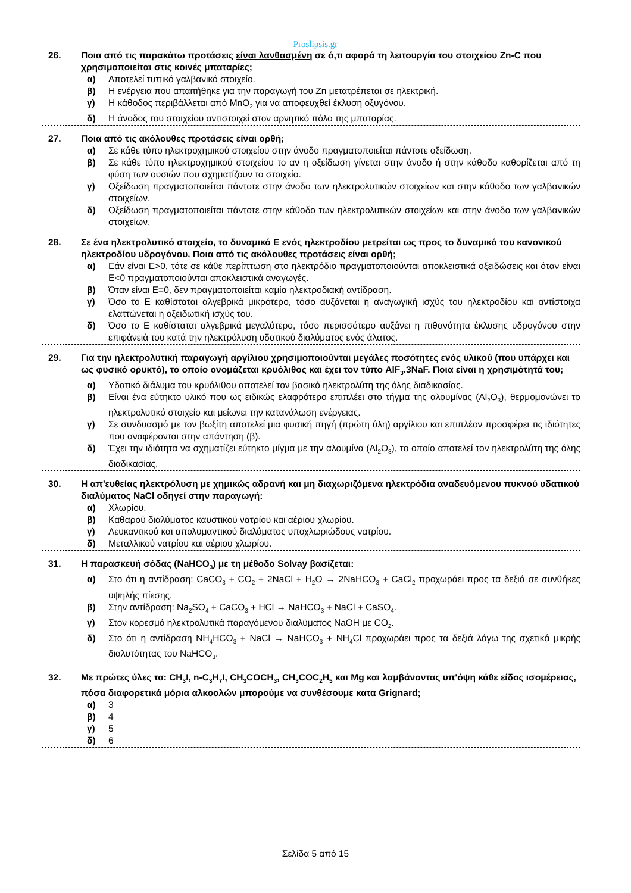Proslipsis.gr
26. Ποια από τις παρακάτω προτάσεις είναι λανθασμένη σε ό,τι αφορά τη λειτουργία του στοιχείου Zn-C που χρησιμοποιείται στις κοινές μπαταρίες;
α) Αποτελεί τυπικό γαλβανικό στοιχείο.
β) Η ενέργεια που απαιτήθηκε για την παραγωγή του Zn μετατρέπεται σε ηλεκτρική.
γ) Η κάθοδος περιβάλλεται από MnO<sub>2</sub> για να αποφευχθεί έκλυση οξυγόνου.
δ) Η άνοδος του στοιχείου αντιστοιχεί στον αρνητικό πόλο της μπαταρίας.
27. Ποια από τις ακόλουθες προτάσεις είναι ορθή;
α) Σε κάθε τύπο ηλεκτροχημικού στοιχείου στην άνοδο πραγματοποιείται πάντοτε οξείδωση.
β) Σε κάθε τύπο ηλεκτροχημικού στοιχείου το αν η οξείδωση γίνεται στην άνοδο ή στην κάθοδο καθορίζεται από τη φύση των ουσιών που σχηματίζουν το στοιχείο.
γ) Οξείδωση πραγματοποιείται πάντοτε στην άνοδο των ηλεκτρολυτικών στοιχείων και στην κάθοδο των γαλβανικών στοιχείων.
δ) Οξείδωση πραγματοποιείται πάντοτε στην κάθοδο των ηλεκτρολυτικών στοιχείων και στην άνοδο των γαλβανικών στοιχείων.
28. Σε ένα ηλεκτρολυτικό στοιχείο, το δυναμικό Ε ενός ηλεκτροδίου μετρείται ως προς το δυναμικό του κανονικού ηλεκτροδίου υδρογόνου. Ποια από τις ακόλουθες προτάσεις είναι ορθή;
α) Εάν είναι Ε>0, τότε σε κάθε περίπτωση στο ηλεκτρόδιο πραγματοποιούνται αποκλειστικά οξειδώσεις και όταν είναι Ε<0 πραγματοποιούνται αποκλειστικά αναγωγές.
β) Όταν είναι Ε=0, δεν πραγματοποιείται καμία ηλεκτροδιακή αντίδραση.
γ) Όσο το Ε καθίσταται αλγεβρικά μικρότερο, τόσο αυξάνεται η αναγωγική ισχύς του ηλεκτροδίου και αντίστοιχα ελαττώνεται η οξειδωτική ισχύς του.
δ) Όσο το Ε καθίσταται αλγεβρικά μεγαλύτερο, τόσο περισσότερο αυξάνει η πιθανότητα έκλυσης υδρογόνου στην επιφάνειά του κατά την ηλεκτρόλυση υδατικού διαλύματος ενός άλατος.
29. Για την ηλεκτρολυτική παραγωγή αργίλιου χρησιμοποιούνται μεγάλες ποσότητες ενός υλικού (που υπάρχει και ως φυσικό ορυκτό), το οποίο ονομάζεται κρυόλιθος και έχει τον τύπο AlF<sub>3</sub>.3NaF. Ποια είναι η χρησιμότητά του;
α) Υδατικό διάλυμα του κρυόλιθου αποτελεί τον βασικό ηλεκτρολύτη της όλης διαδικασίας.
β) Είναι ένα εύτηκτο υλικό που ως ειδικώς ελαφρότερο επιπλέει στο τήγμα της αλουμίνας (Al<sub>2</sub>O<sub>3</sub>), θερμομονώνει το ηλεκτρολυτικό στοιχείο και μείωνει την κατανάλωση ενέργειας.
γ) Σε συνδυασμό με τον βωξίτη αποτελεί μια φυσική πηγή (πρώτη ύλη) αργίλιου και επιπλέον προσφέρει τις ιδιότητες που αναφέρονται στην απάντηση (β).
δ) Έχει την ιδιότητα να σχηματίζει εύτηκτο μίγμα με την αλουμίνα (Al<sub>2</sub>O<sub>3</sub>), το οποίο αποτελεί τον ηλεκτρολύτη της όλης διαδικασίας.
30. Η απ'ευθείας ηλεκτρόλυση με χημικώς αδρανή και μη διαχωριζόμενα ηλεκτρόδια αναδευόμενου πυκνού υδατικού διαλύματος NaCl οδηγεί στην παραγωγή:
α) Χλωρίου.
β) Καθαρού διαλύματος καυστικού νατρίου και αέριου χλωρίου.
γ) Λευκαντικού και απολυμαντικού διαλύματος υποχλωριώδους νατρίου.
δ) Μεταλλικού νατρίου και αέριου χλωρίου.
31. Η παρασκευή σόδας (NaHCO<sub>3</sub>) με τη μέθοδο Solvay βασίζεται:
α) Στο ότι η αντίδραση: CaCO<sub>3</sub> + CO<sub>2</sub> + 2NaCl + H<sub>2</sub>O → 2NaHCO<sub>3</sub> + CaCl<sub>2</sub> προχωράει προς τα δεξιά σε συνθήκες υψηλής πίεσης.
β) Στην αντίδραση: Na<sub>2</sub>SO<sub>4</sub> + CaCO<sub>3</sub> + HCl → NaHCO<sub>3</sub> + NaCl + CaSO<sub>4</sub>.
γ) Στον κορεσμό ηλεκτρολυτικά παραγόμενου διαλύματος NaOH με CO<sub>2</sub>.
δ) Στο ότι η αντίδραση NH<sub>4</sub>HCO<sub>3</sub> + NaCl → NaHCO<sub>3</sub> + NH<sub>4</sub>Cl προχωράει προς τα δεξιά λόγω της σχετικά μικρής διαλυτότητας του NaHCO<sub>3</sub>.
32. Με πρώτες ύλες τα: CH<sub>3</sub>I, n-C<sub>3</sub>H<sub>7</sub>I, CH<sub>3</sub>COCH<sub>3</sub>, CH<sub>3</sub>COC<sub>2</sub>H<sub>5</sub> και Mg και λαμβάνοντας υπ'όψη κάθε είδος ισομέρειας, πόσα διαφορετικά μόρια αλκοολών μπορούμε να συνθέσουμε κατα Grignard;
α) 3
β) 4
γ) 5
δ) 6
Σελίδα 5 από 15